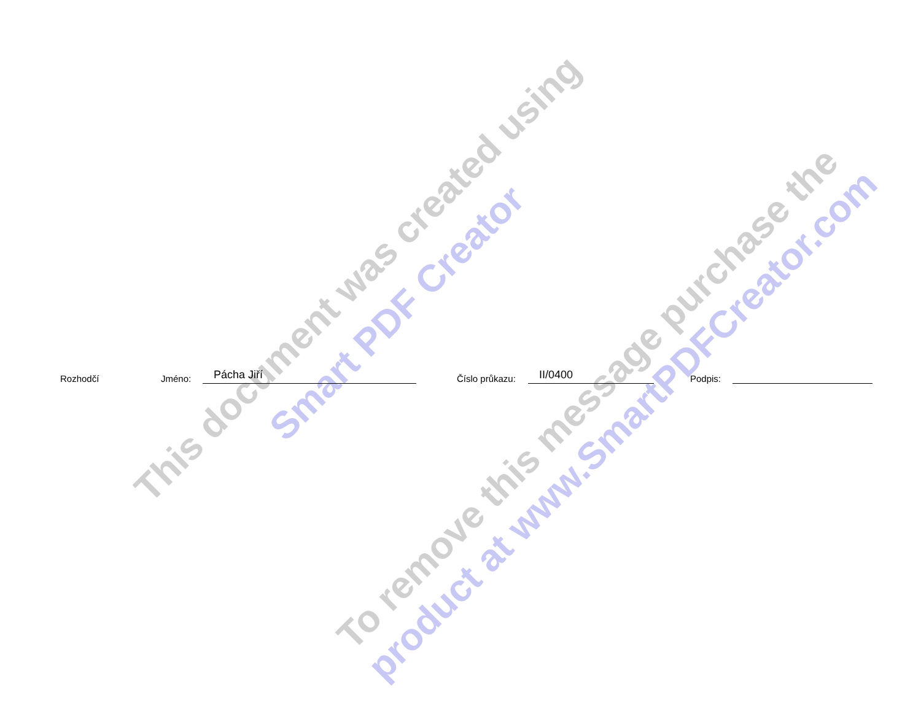This document was created using
Smart PDF Creator
To remove this message purchase the
product at www.SmartPDFCreator.com
Rozhodčí Jméno: Pácha Jiří Číslo průkazu: II/0400 Podpis: